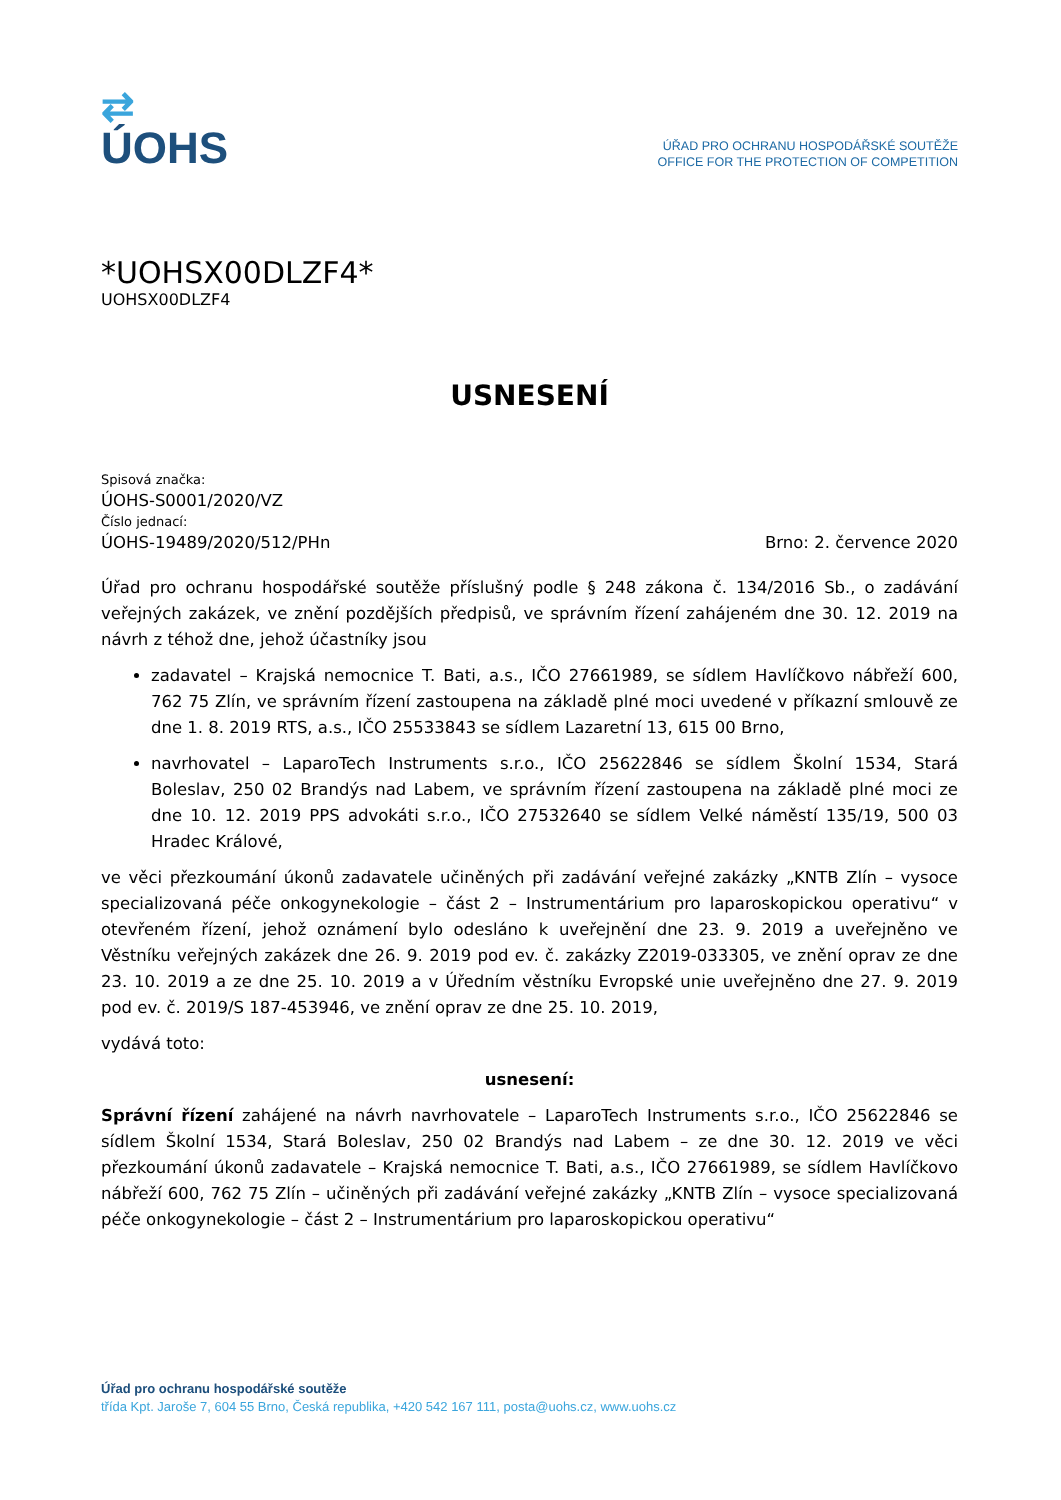⇄
ÚOHS
ÚŘAD PRO OCHRANU HOSPODÁŘSKÉ SOUTĚŽE
OFFICE FOR THE PROTECTION OF COMPETITION
*UOHSX00DLZF4*
UOHSX00DLZF4
USNESENÍ
Spisová značka:
ÚOHS-S0001/2020/VZ
Číslo jednací:
ÚOHS-19489/2020/512/PHn Brno: 2. července 2020
Úřad pro ochranu hospodářské soutěže příslušný podle § 248 zákona č. 134/2016 Sb., o zadávání veřejných zakázek, ve znění pozdějších předpisů, ve správním řízení zahájeném dne 30. 12. 2019 na návrh z téhož dne, jehož účastníky jsou
zadavatel – Krajská nemocnice T. Bati, a.s., IČO 27661989, se sídlem Havlíčkovo nábřeží 600, 762 75 Zlín, ve správním řízení zastoupena na základě plné moci uvedené v příkazní smlouvě ze dne 1. 8. 2019 RTS, a.s., IČO 25533843 se sídlem Lazaretní 13, 615 00 Brno,
navrhovatel – LaparoTech Instruments s.r.o., IČO 25622846 se sídlem Školní 1534, Stará Boleslav, 250 02 Brandýs nad Labem, ve správním řízení zastoupena na základě plné moci ze dne 10. 12. 2019 PPS advokáti s.r.o., IČO 27532640 se sídlem Velké náměstí 135/19, 500 03 Hradec Králové,
ve věci přezkoumání úkonů zadavatele učiněných při zadávání veřejné zakázky „KNTB Zlín – vysoce specializovaná péče onkogynekologie – část 2 – Instrumentárium pro laparoskopickou operativu“ v otevřeném řízení, jehož oznámení bylo odesláno k uveřejnění dne 23. 9. 2019 a uveřejněno ve Věstníku veřejných zakázek dne 26. 9. 2019 pod ev. č. zakázky Z2019-033305, ve znění oprav ze dne 23. 10. 2019 a ze dne 25. 10. 2019 a v Úředním věstníku Evropské unie uveřejněno dne 27. 9. 2019 pod ev. č. 2019/S 187-453946, ve znění oprav ze dne 25. 10. 2019,
vydává toto:
usnesení:
Správní řízení zahájené na návrh navrhovatele – LaparoTech Instruments s.r.o., IČO 25622846 se sídlem Školní 1534, Stará Boleslav, 250 02 Brandýs nad Labem – ze dne 30. 12. 2019 ve věci přezkoumání úkonů zadavatele – Krajská nemocnice T. Bati, a.s., IČO 27661989, se sídlem Havlíčkovo nábřeží 600, 762 75 Zlín – učiněných při zadávání veřejné zakázky „KNTB Zlín – vysoce specializovaná péče onkogynekologie – část 2 – Instrumentárium pro laparoskopickou operativu“
Úřad pro ochranu hospodářské soutěže
třída Kpt. Jaroše 7, 604 55 Brno, Česká republika, +420 542 167 111, posta@uohs.cz, www.uohs.cz